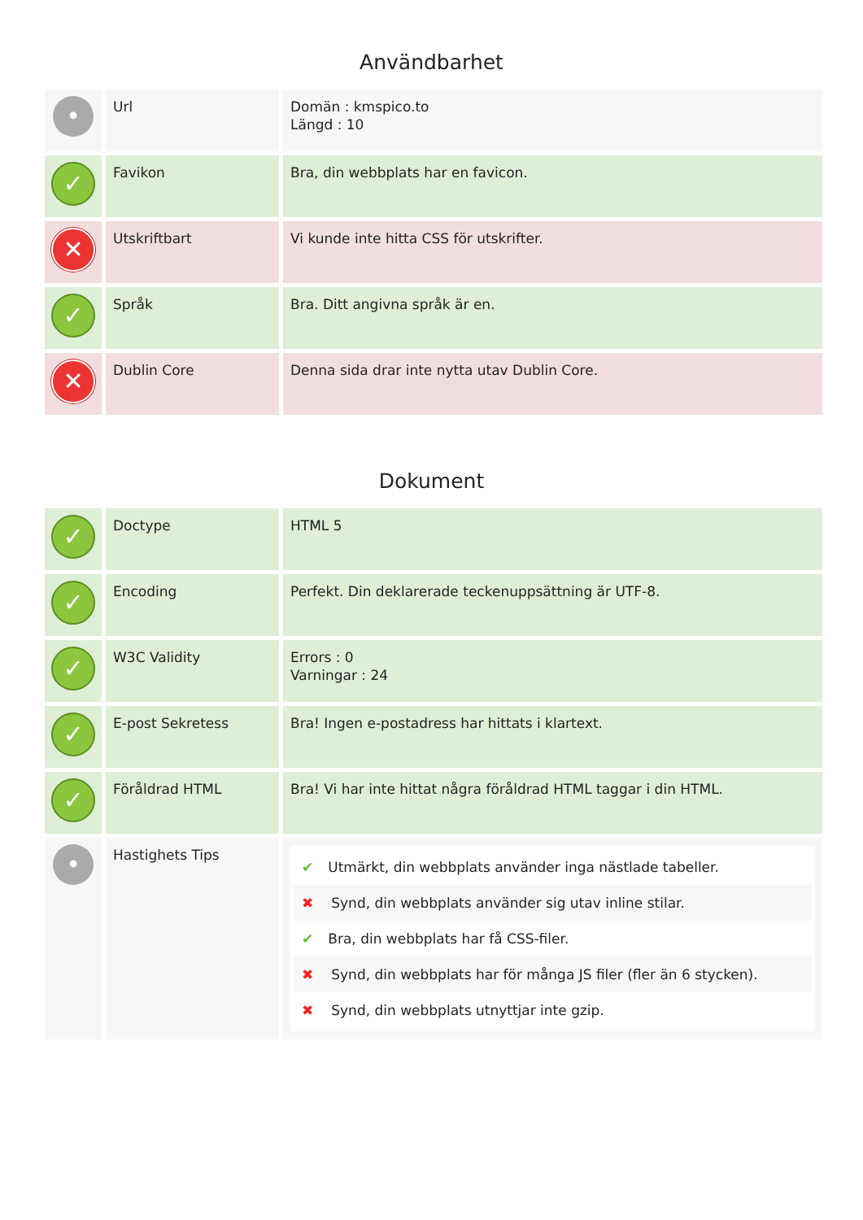Användbarhet
| • | Url | Domän : kmspico.to Längd : 10 |
| ✓ | Favikon | Bra, din webbplats har en favicon. |
| ✕ | Utskriftbart | Vi kunde inte hitta CSS för utskrifter. |
| ✓ | Språk | Bra. Ditt angivna språk är en. |
| ✕ | Dublin Core | Denna sida drar inte nytta utav Dublin Core. |
Dokument
| ✓ | Doctype | HTML 5 |
| ✓ | Encoding | Perfekt. Din deklarerade teckenuppsättning är UTF-8. |
| ✓ | W3C Validity | Errors : 0 Varningar : 24 |
| ✓ | E-post Sekretess | Bra! Ingen e-postadress har hittats i klartext. |
| ✓ | Föråldrad HTML | Bra! Vi har inte hittat några föråldrad HTML taggar i din HTML. |
| • | Hastighets Tips | ✔ Utmärkt, din webbplats använder inga nästlade tabeller. ✖ Synd, din webbplats använder sig utav inline stilar. ✔ Bra, din webbplats har få CSS-filer. ✖ Synd, din webbplats har för många JS filer (fler än 6 stycken). ✖ Synd, din webbplats utnyttjar inte gzip. |